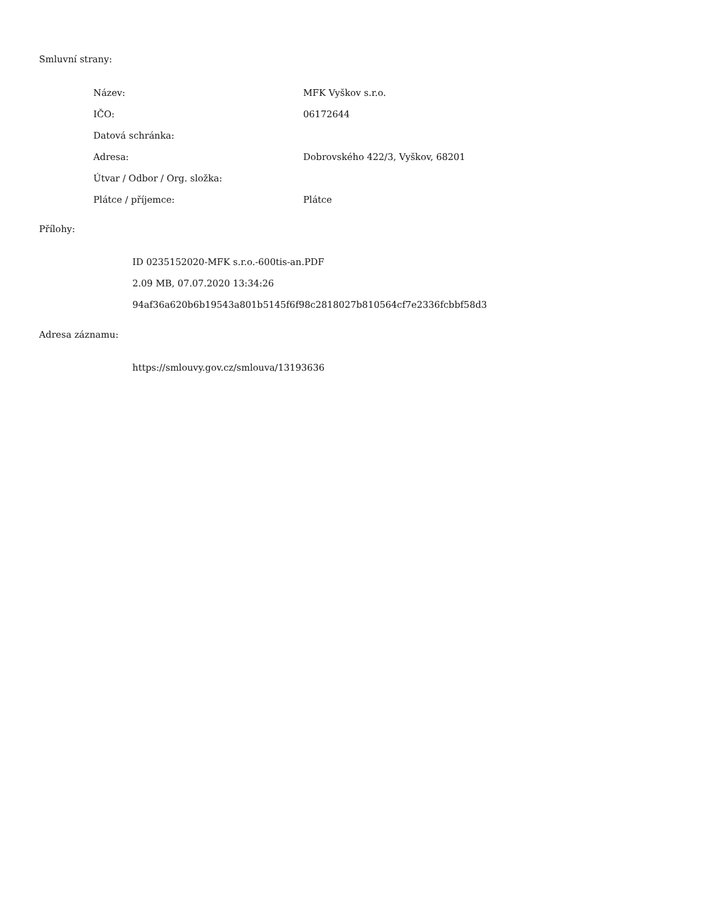Smluvní strany:
| Název: | MFK Vyškov s.r.o. |
| IČO: | 06172644 |
| Datová schránka: | |
| Adresa: | Dobrovského 422/3, Vyškov, 68201 |
| Útvar / Odbor / Org. složka: | |
| Plátce / příjemce: | Plátce |
Přílohy:
ID 0235152020-MFK s.r.o.-600tis-an.PDF
2.09 MB, 07.07.2020 13:34:26
94af36a620b6b19543a801b5145f6f98c2818027b810564cf7e2336fcbbf58d3
Adresa záznamu:
https://smlouvy.gov.cz/smlouva/13193636